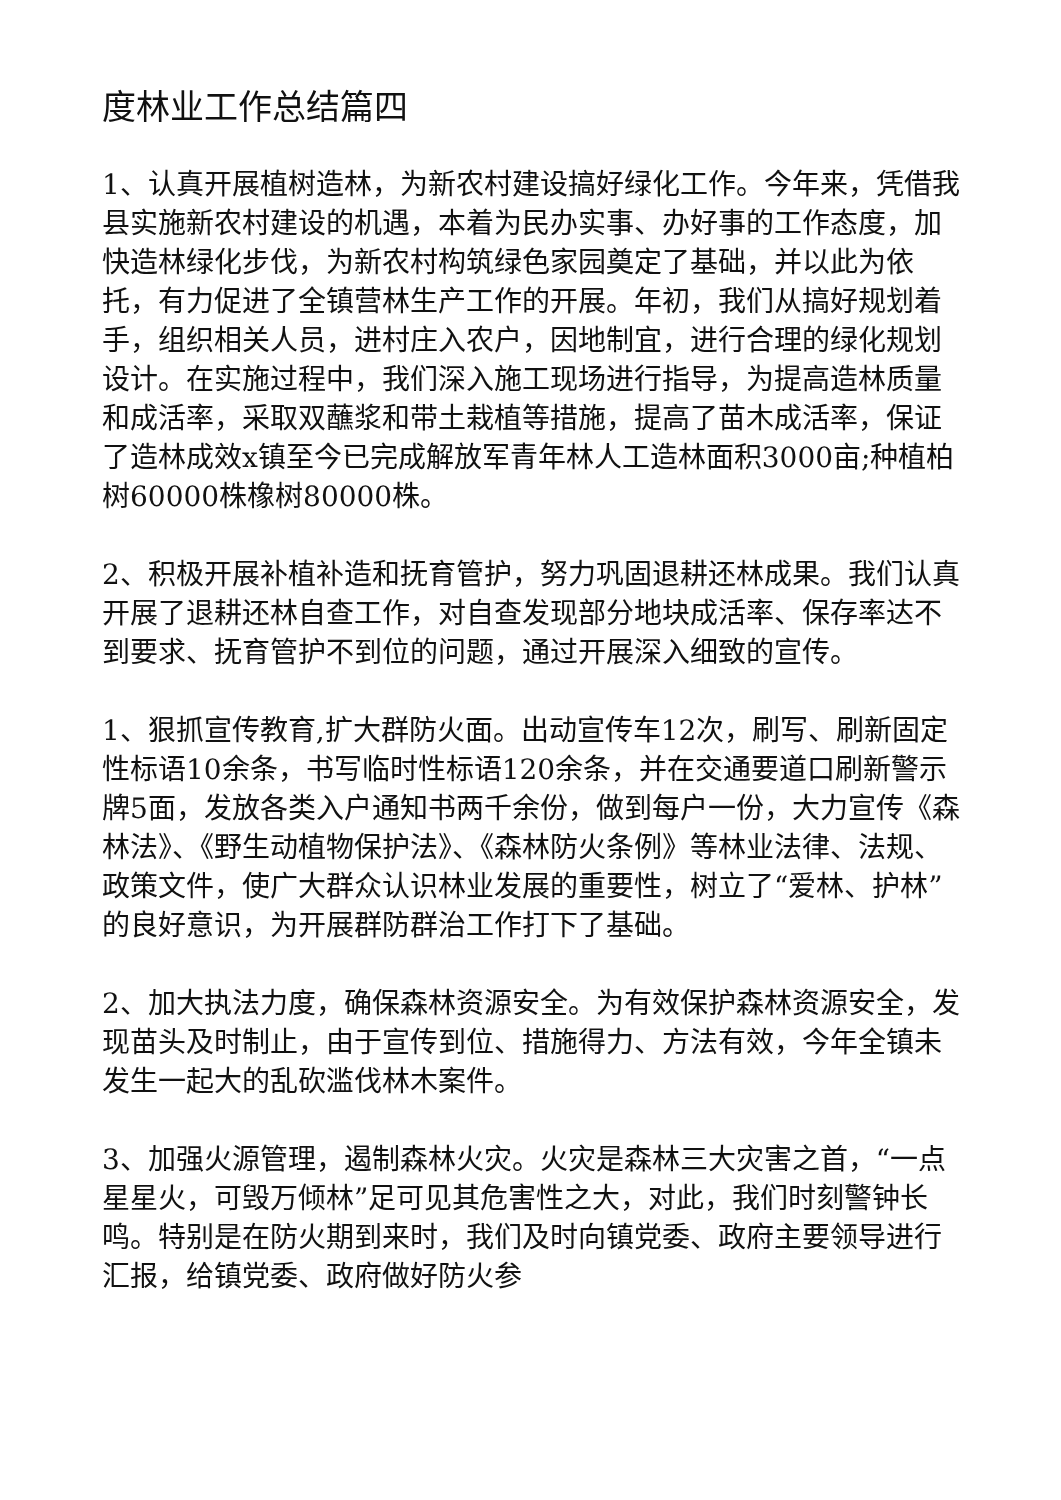度林业工作总结篇四
1、认真开展植树造林，为新农村建设搞好绿化工作。今年来，凭借我县实施新农村建设的机遇，本着为民办实事、办好事的工作态度，加快造林绿化步伐，为新农村构筑绿色家园奠定了基础，并以此为依托，有力促进了全镇营林生产工作的开展。年初，我们从搞好规划着手，组织相关人员，进村庄入农户，因地制宜，进行合理的绿化规划设计。在实施过程中，我们深入施工现场进行指导，为提高造林质量和成活率，采取双蘸浆和带土栽植等措施，提高了苗木成活率，保证了造林成效x镇至今已完成解放军青年林人工造林面积3000亩;种植柏树60000株橡树80000株。
2、积极开展补植补造和抚育管护，努力巩固退耕还林成果。我们认真开展了退耕还林自查工作，对自查发现部分地块成活率、保存率达不到要求、抚育管护不到位的问题，通过开展深入细致的宣传。
1、狠抓宣传教育,扩大群防火面。出动宣传车12次，刷写、刷新固定性标语10余条，书写临时性标语120余条，并在交通要道口刷新警示牌5面，发放各类入户通知书两千余份，做到每户一份，大力宣传《森林法》、《野生动植物保护法》、《森林防火条例》等林业法律、法规、政策文件，使广大群众认识林业发展的重要性，树立了“爱林、护林”的良好意识，为开展群防群治工作打下了基础。
2、加大执法力度，确保森林资源安全。为有效保护森林资源安全，发现苗头及时制止，由于宣传到位、措施得力、方法有效，今年全镇未发生一起大的乱砍滥伐林木案件。
3、加强火源管理，遏制森林火灾。火灾是森林三大灾害之首，“一点星星火，可毁万倾林”足可见其危害性之大，对此，我们时刻警钟长鸣。特别是在防火期到来时，我们及时向镇党委、政府主要领导进行汇报，给镇党委、政府做好防火参